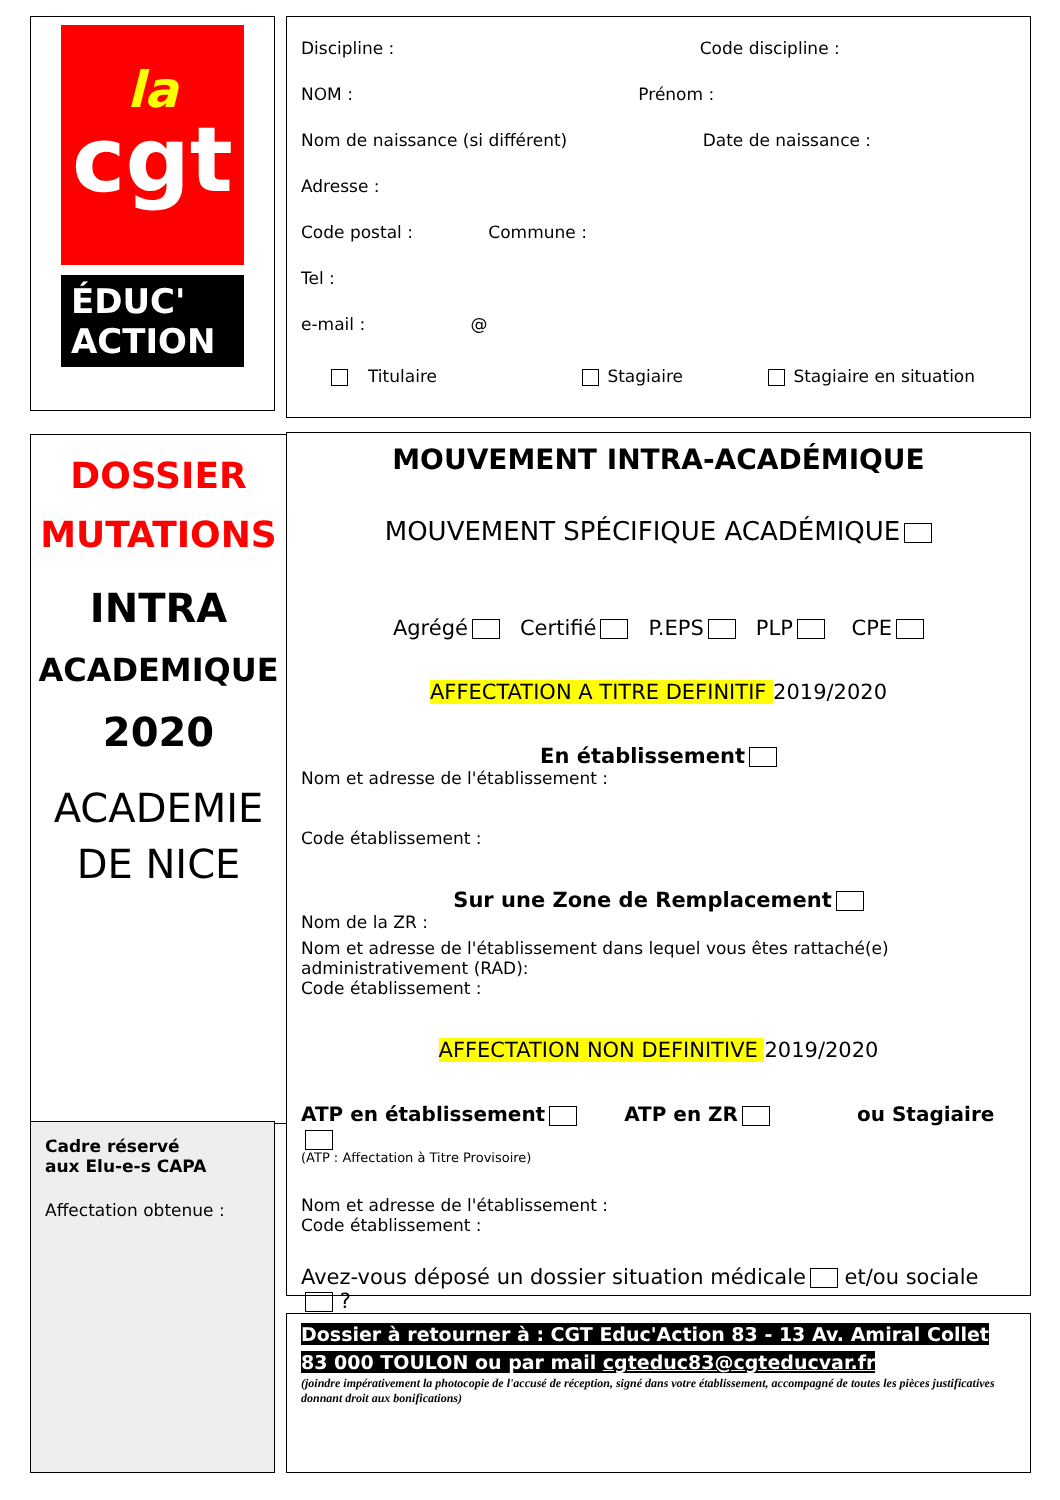la
cgt
ÉDUC'
ACTION
Discipline : Code discipline :
NOM : Prénom :
Nom de naissance (si différent) Date de naissance :
Adresse :
Code postal : Commune :
Tel :
e-mail : @
Titulaire Stagiaire Stagiaire en situation
DOSSIER
MUTATIONS
INTRA
ACADEMIQUE
2020
ACADEMIE
DE NICE
MOUVEMENT INTRA-ACADÉMIQUE
MOUVEMENT SPÉCIFIQUE ACADÉMIQUE
Agrégé Certifié P.EPS PLP CPE
AFFECTATION A TITRE DEFINITIF 2019/2020
En établissement
Nom et adresse de l'établissement :
Code établissement :
Sur une Zone de Remplacement
Nom de la ZR :
Nom et adresse de l'établissement dans lequel vous êtes rattaché(e) administrativement (RAD):
Code établissement :
AFFECTATION NON DEFINITIVE 2019/2020
ATP en établissement ATP en ZR ou Stagiaire
(ATP : Affectation à Titre Provisoire)
Nom et adresse de l'établissement :
Code établissement :
Avez-vous déposé un dossier situation médicale et/ou sociale ?
Cadre réservé
aux Elu-e-s CAPA
Affectation obtenue :
Dossier à retourner à : CGT Educ'Action 83 - 13 Av. Amiral Collet
83 000 TOULON ou par mail cgteduc83@cgteducvar.fr
(joindre impérativement la photocopie de l'accusé de réception, signé dans votre établissement, accompagné de toutes les pièces justificatives donnant droit aux bonifications)